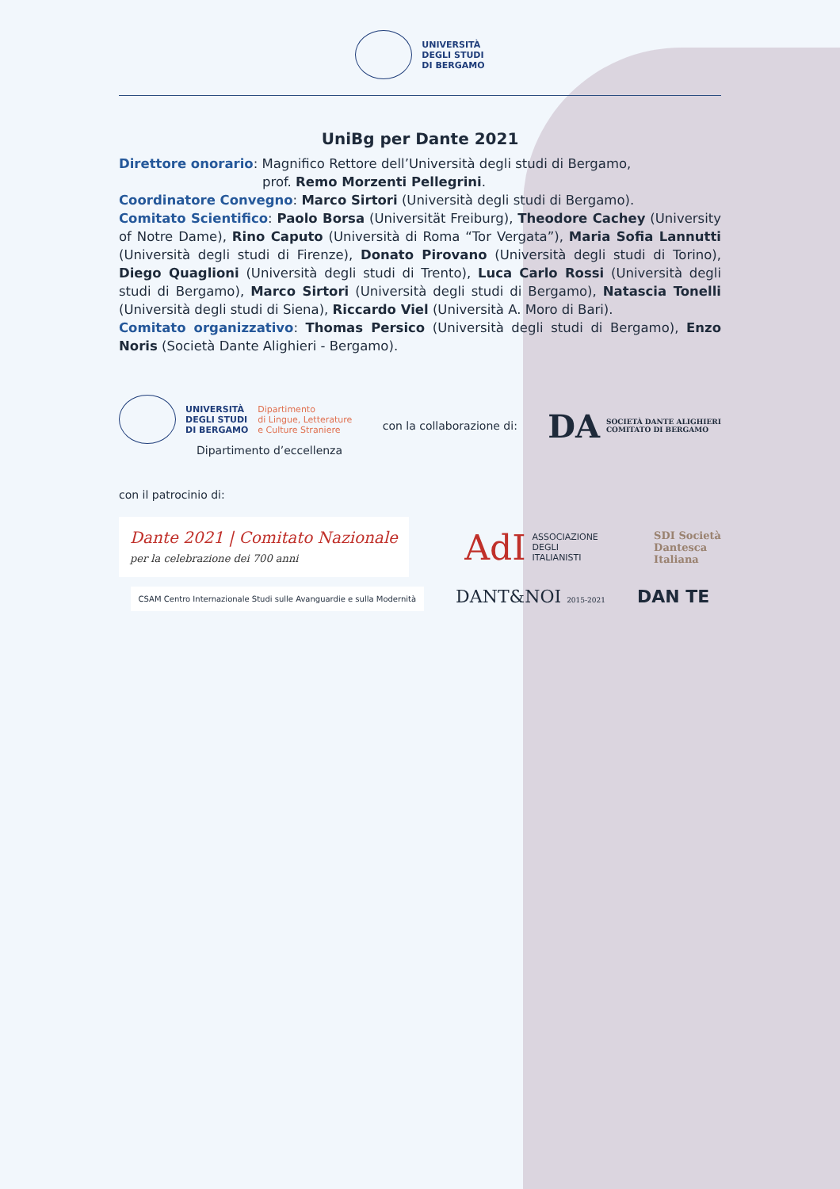UNIVERSITÀ
DEGLI STUDI
DI BERGAMO
UniBg per Dante 2021
Direttore onorario: Magnifico Rettore dell’Università degli studi di Bergamo,
prof. Remo Morzenti Pellegrini.
Coordinatore Convegno: Marco Sirtori (Università degli studi di Bergamo).
Comitato Scientifico: Paolo Borsa (Universität Freiburg), Theodore Cachey (University of Notre Dame), Rino Caputo (Università di Roma “Tor Vergata”), Maria Sofia Lannutti (Università degli studi di Firenze), Donato Pirovano (Università degli studi di Torino), Diego Quaglioni (Università degli studi di Trento), Luca Carlo Rossi (Università degli studi di Bergamo), Marco Sirtori (Università degli studi di Bergamo), Natascia Tonelli (Università degli studi di Siena), Riccardo Viel (Università A. Moro di Bari).
Comitato organizzativo: Thomas Persico (Università degli studi di Bergamo), Enzo Noris (Società Dante Alighieri - Bergamo).
UNIVERSITÀ
DEGLI STUDI
DI BERGAMO Dipartimento
di Lingue, Letterature
e Culture Straniere
Dipartimento d’eccellenza
con la collaborazione di:
DA SOCIETÀ DANTE ALIGHIERI
COMITATO DI BERGAMO
con il patrocinio di:
Dante 2021 | Comitato Nazionale
per la celebrazione dei 700 anni
AdI ASSOCIAZIONE
DEGLI
ITALIANISTI
SDI Società
Dantesca
Italiana
CSAM Centro Internazionale Studi sulle Avanguardie e sulla Modernità
DANT&NOI 2015-2021
DAN TE